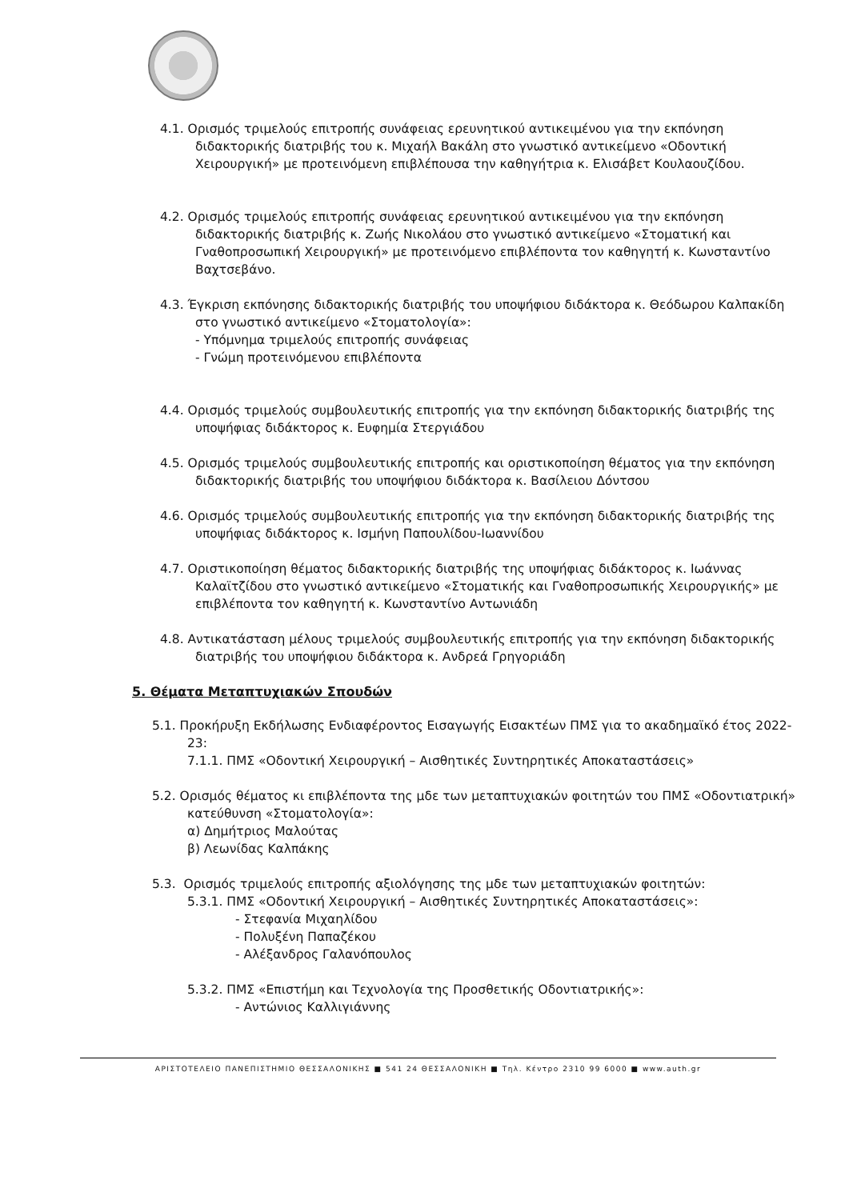4.1. Ορισμός τριμελούς επιτροπής συνάφειας ερευνητικού αντικειμένου για την εκπόνηση διδακτορικής διατριβής του κ. Μιχαήλ Βακάλη στο γνωστικό αντικείμενο «Οδοντική Χειρουργική» με προτεινόμενη επιβλέπουσα την καθηγήτρια κ. Ελισάβετ Κουλαουζίδου.
4.2. Ορισμός τριμελούς επιτροπής συνάφειας ερευνητικού αντικειμένου για την εκπόνηση διδακτορικής διατριβής κ. Ζωής Νικολάου στο γνωστικό αντικείμενο «Στοματική και Γναθοπροσωπική Χειρουργική» με προτεινόμενο επιβλέποντα τον καθηγητή κ. Κωνσταντίνο Βαχτσεβάνο.
4.3. Έγκριση εκπόνησης διδακτορικής διατριβής του υποψήφιου διδάκτορα κ. Θεόδωρου Καλπακίδη στο γνωστικό αντικείμενο «Στοματολογία»:
- Υπόμνημα τριμελούς επιτροπής συνάφειας
- Γνώμη προτεινόμενου επιβλέποντα
4.4. Ορισμός τριμελούς συμβουλευτικής επιτροπής για την εκπόνηση διδακτορικής διατριβής της υποψήφιας διδάκτορος κ. Ευφημία Στεργιάδου
4.5. Ορισμός τριμελούς συμβουλευτικής επιτροπής και οριστικοποίηση θέματος για την εκπόνηση διδακτορικής διατριβής του υποψήφιου διδάκτορα κ. Βασίλειου Δόντσου
4.6. Ορισμός τριμελούς συμβουλευτικής επιτροπής για την εκπόνηση διδακτορικής διατριβής της υποψήφιας διδάκτορος κ. Ισμήνη Παπουλίδου-Ιωαννίδου
4.7. Οριστικοποίηση θέματος διδακτορικής διατριβής της υποψήφιας διδάκτορος κ. Ιωάννας Καλαϊτζίδου στο γνωστικό αντικείμενο «Στοματικής και Γναθοπροσωπικής Χειρουργικής» με επιβλέποντα τον καθηγητή κ. Κωνσταντίνο Αντωνιάδη
4.8. Αντικατάσταση μέλους τριμελούς συμβουλευτικής επιτροπής για την εκπόνηση διδακτορικής διατριβής του υποψήφιου διδάκτορα κ. Ανδρεά Γρηγοριάδη
5. Θέματα Μεταπτυχιακών Σπουδών
5.1. Προκήρυξη Εκδήλωσης Ενδιαφέροντος Εισαγωγής Εισακτέων ΠΜΣ για το ακαδημαϊκό έτος 2022-23:
7.1.1. ΠΜΣ «Οδοντική Χειρουργική – Αισθητικές Συντηρητικές Αποκαταστάσεις»
5.2. Ορισμός θέματος κι επιβλέποντα της μδε των μεταπτυχιακών φοιτητών του ΠΜΣ «Οδοντιατρική» κατεύθυνση «Στοματολογία»:
α) Δημήτριος Μαλούτας
β) Λεωνίδας Καλπάκης
5.3. Ορισμός τριμελούς επιτροπής αξιολόγησης της μδε των μεταπτυχιακών φοιτητών:
5.3.1. ΠΜΣ «Οδοντική Χειρουργική – Αισθητικές Συντηρητικές Αποκαταστάσεις»:
- Στεφανία Μιχαηλίδου
- Πολυξένη Παπαζέκου
- Αλέξανδρος Γαλανόπουλος
5.3.2. ΠΜΣ «Επιστήμη και Τεχνολογία της Προσθετικής Οδοντιατρικής»:
- Αντώνιος Καλλιγιάννης
ΑΡΙΣΤΟΤΕΛΕΙΟ ΠΑΝΕΠΙΣΤΗΜΙΟ ΘΕΣΣΑΛΟΝΙΚΗΣ ■ 541 24 ΘΕΣΣΑΛΟΝΙΚΗ ■ Τηλ. Κέντρο 2310 99 6000 ■ www.auth.gr